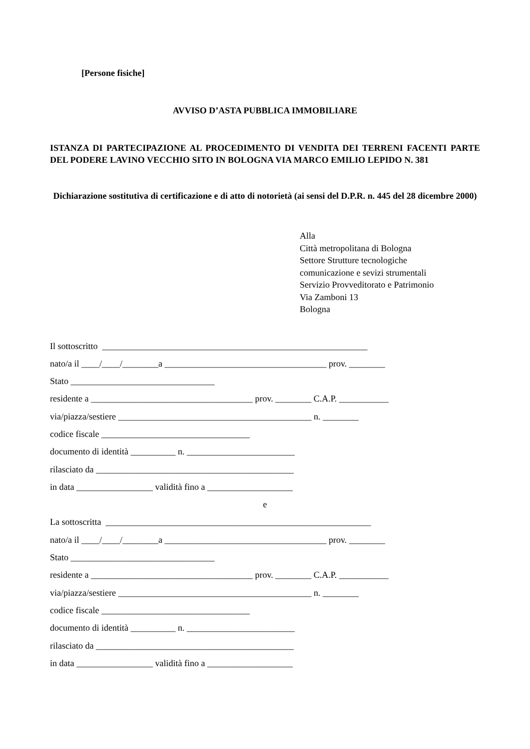[Persone fisiche]
AVVISO D’ASTA PUBBLICA IMMOBILIARE
ISTANZA DI PARTECIPAZIONE AL PROCEDIMENTO DI VENDITA DEI TERRENI FACENTI PARTE DEL PODERE LAVINO VECCHIO SITO IN BOLOGNA VIA MARCO EMILIO LEPIDO N. 381
Dichiarazione sostitutiva di certificazione e di atto di notorietà (ai sensi del D.P.R. n. 445 del 28 dicembre 2000)
Alla
Città metropolitana di Bologna
Settore Strutture tecnologiche
comunicazione e sevizi strumentali
Servizio Provveditorato e Patrimonio
Via Zamboni 13
Bologna
Il sottoscritto ___________________________________________________________
nato/a il ____/____/________a ____________________________________ prov. ________
Stato ________________________________
residente a ____________________________________ prov. ________ C.A.P. ___________
via/piazza/sestiere ___________________________________________ n. ________
codice fiscale _________________________________
documento di identità __________ n. ________________________
rilasciato da ____________________________________________
in data _________________ validità fino a ___________________
e
La sottoscritta ___________________________________________________________
nato/a il ____/____/________a ____________________________________ prov. ________
Stato ________________________________
residente a ____________________________________ prov. ________ C.A.P. ___________
via/piazza/sestiere ___________________________________________ n. ________
codice fiscale _________________________________
documento di identità __________ n. ________________________
rilasciato da ____________________________________________
in data _________________ validità fino a ___________________